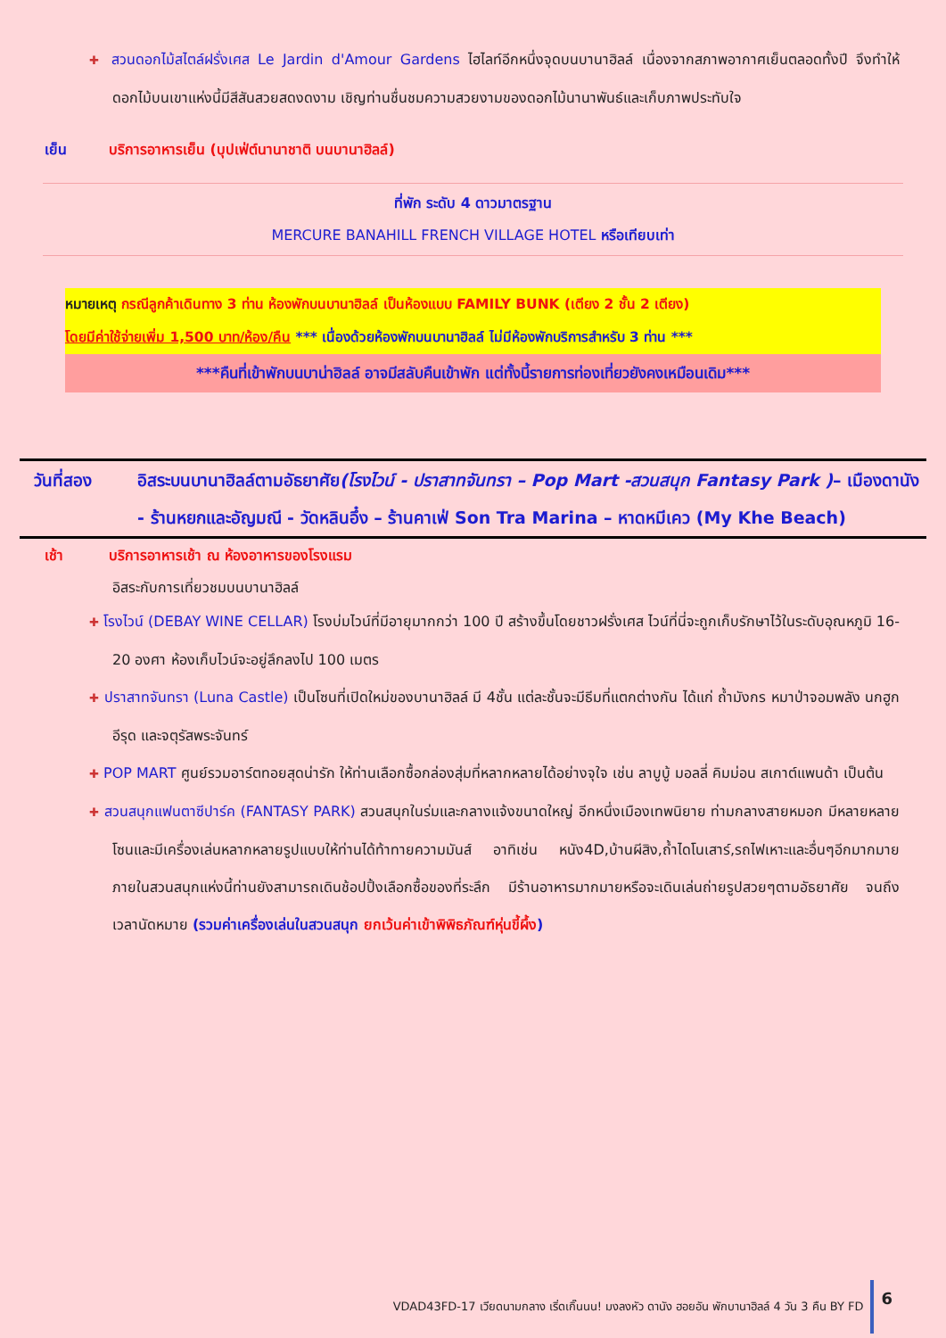✚ สวนดอกไม้สไตล์ฝรั่งเศส Le Jardin d'Amour Gardens ไฮไลท์อีกหนึ่งจุดบนบานาฮิลล์ เนื่องจากสภาพอากาศเย็นตลอดทั้งปี จึงทำให้ดอกไม้บนเขาแห่งนี้มีสีสันสวยสดงดงาม เชิญท่านชื่นชมความสวยงามของดอกไม้นานาพันธ์และเก็บภาพประทับใจ
เย็น บริการอาหารเย็น (บุปเฟ่ต์นานาชาติ บนบานาฮิลล์)
ที่พัก ระดับ 4 ดาวมาตรฐาน
MERCURE BANAHILL FRENCH VILLAGE HOTEL หรือเทียบเท่า
หมายเหตุ กรณีลูกค้าเดินทาง 3 ท่าน ห้องพักบนบานาฮิลล์ เป็นห้องแบบ FAMILY BUNK (เตียง 2 ชั้น 2 เตียง)
โดยมีค่าใช้จ่ายเพิ่ม 1,500 บาท/ห้อง/คืน *** เนื่องด้วยห้องพักบนบานาฮิลล์ ไม่มีห้องพักบริการสำหรับ 3 ท่าน ***
***คืนที่เข้าพักบนบาน่าฮิลล์ อาจมีสลับคืนเข้าพัก แต่ทั้งนี้รายการท่องเที่ยวยังคงเหมือนเดิม***
วันที่สอง อิสระบนบานาฮิลล์ตามอัธยาศัย(โรงไวน์ - ปราสาทจันทรา – Pop Mart -สวนสนุก Fantasy Park )– เมืองดานัง - ร้านหยกและอัญมณี - วัดหลินอึ๋ง – ร้านคาเฟ่ Son Tra Marina – หาดหมีเคว (My Khe Beach)
เช้า บริการอาหารเช้า ณ ห้องอาหารของโรงแรม
อิสระกับการเที่ยวชมบนบานาฮิลล์
✚ โรงไวน์ (DEBAY WINE CELLAR) โรงบ่มไวน์ที่มีอายุมากกว่า 100 ปี สร้างขึ้นโดยชาวฝรั่งเศส ไวน์ที่นี่จะถูกเก็บรักษาไว้ในระดับอุณหภูมิ 16-20 องศา ห้องเก็บไวน์จะอยู่ลึกลงไป 100 เมตร
✚ ปราสาทจันทรา (Luna Castle) เป็นโซนที่เปิดใหม่ของบานาฮิลล์ มี 4ชั้น แต่ละชั้นจะมีธีมที่แตกต่างกัน ได้แก่ ถ้ำมังกร หมาป่าจอมพลัง นกฮูกอีรุด และจตุรัสพระจันทร์
✚ POP MART ศูนย์รวมอาร์ตทอยสุดน่ารัก ให้ท่านเลือกซื้อกล่องสุ่มที่หลากหลายได้อย่างจุใจ เช่น ลาบูบู้ มอลลี่ คิมม่อน สเกาต์แพนด้า เป็นต้น
✚ สวนสนุกแฟนตาซีปาร์ค (FANTASY PARK) สวนสนุกในร่มและกลางแจ้งขนาดใหญ่ อีกหนึ่งเมืองเทพนิยาย ท่ามกลางสายหมอก มีหลายหลายโซนและมีเครื่องเล่นหลากหลายรูปแบบให้ท่านได้ท้าทายความมันส์ อาทิเช่น หนัง4D,บ้านผีสิง,ถ้ำไดโนเสาร์,รถไฟเหาะและอื่นๆอีกมากมาย ภายในสวนสนุกแห่งนี้ท่านยังสามารถเดินช้อปปิ้งเลือกซื้อของที่ระลึก มีร้านอาหารมากมายหรือจะเดินเล่นถ่ายรูปสวยๆตามอัธยาศัย จนถึงเวลานัดหมาย (รวมค่าเครื่องเล่นในสวนสนุก ยกเว้นค่าเข้าพิพิธภัณฑ์หุ่นขี้ผึ้ง)
VDAD43FD-17 เวียดนามกลาง เริ่ดเกิ๊นนน! มงลงหัว ดานัง ฮอยอัน พักบานาฮิลล์ 4 วัน 3 คืน BY FD 6